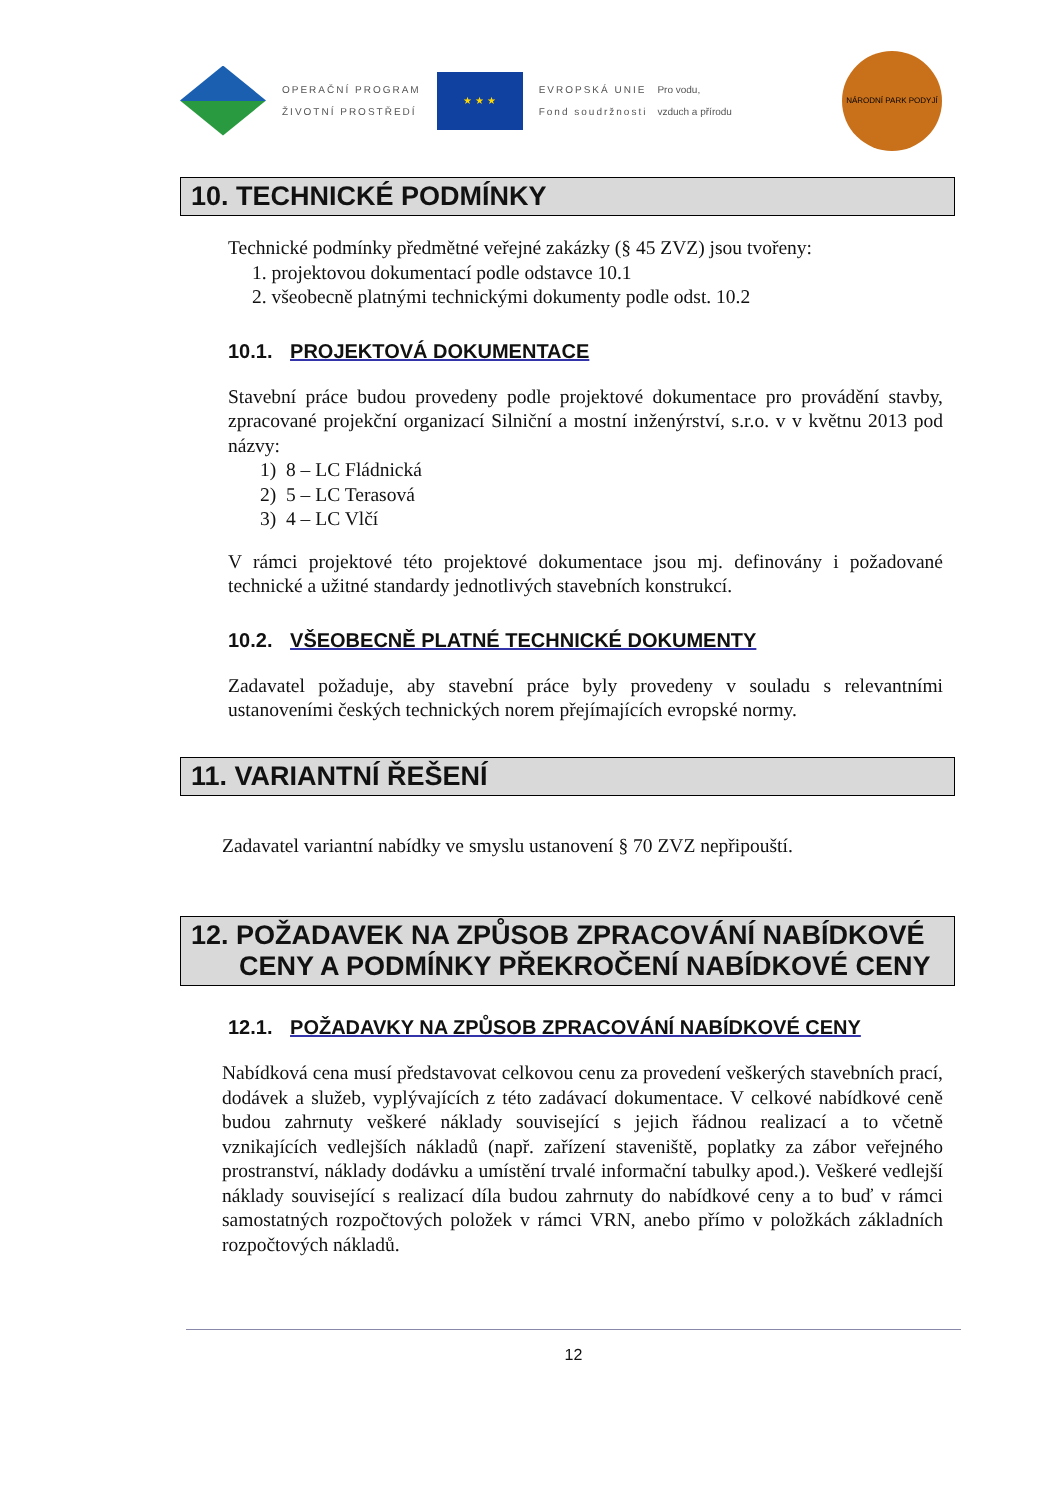OPERAČNÍ PROGRAM
ŽIVOTNÍ PROSTŘEDÍ
★ ★ ★
EVROPSKÁ UNIE
Fond soudržnosti
Pro vodu,
vzduch a přírodu
NÁRODNÍ PARK PODYJÍ
10. TECHNICKÉ PODMÍNKY
Technické podmínky předmětné veřejné zakázky (§ 45 ZVZ) jsou tvořeny:
1. projektovou dokumentací podle odstavce 10.1
2. všeobecně platnými technickými dokumenty podle odst. 10.2
10.1. PROJEKTOVÁ DOKUMENTACE
Stavební práce budou provedeny podle projektové dokumentace pro provádění stavby, zpracované projekční organizací Silniční a mostní inženýrství, s.r.o. v v květnu 2013 pod názvy:
1) 8 – LC Fládnická
2) 5 – LC Terasová
3) 4 – LC Vlčí
V rámci projektové této projektové dokumentace jsou mj. definovány i požadované technické a užitné standardy jednotlivých stavebních konstrukcí.
10.2. VŠEOBECNĚ PLATNÉ TECHNICKÉ DOKUMENTY
Zadavatel požaduje, aby stavební práce byly provedeny v souladu s relevantními ustanoveními českých technických norem přejímajících evropské normy.
11. VARIANTNÍ ŘEŠENÍ
Zadavatel variantní nabídky ve smyslu ustanovení § 70 ZVZ nepřipouští.
12. POŽADAVEK NA ZPŮSOB ZPRACOVÁNÍ NABÍDKOVÉ CENY A PODMÍNKY PŘEKROČENÍ NABÍDKOVÉ CENY
12.1. POŽADAVKY NA ZPŮSOB ZPRACOVÁNÍ NABÍDKOVÉ CENY
Nabídková cena musí představovat celkovou cenu za provedení veškerých stavebních prací, dodávek a služeb, vyplývajících z této zadávací dokumentace. V celkové nabídkové ceně budou zahrnuty veškeré náklady související s jejich řádnou realizací a to včetně vznikajících vedlejších nákladů (např. zařízení staveniště, poplatky za zábor veřejného prostranství, náklady dodávku a umístění trvalé informační tabulky apod.). Veškeré vedlejší náklady související s realizací díla budou zahrnuty do nabídkové ceny a to buď v rámci samostatných rozpočtových položek v rámci VRN, anebo přímo v položkách základních rozpočtových nákladů.
12